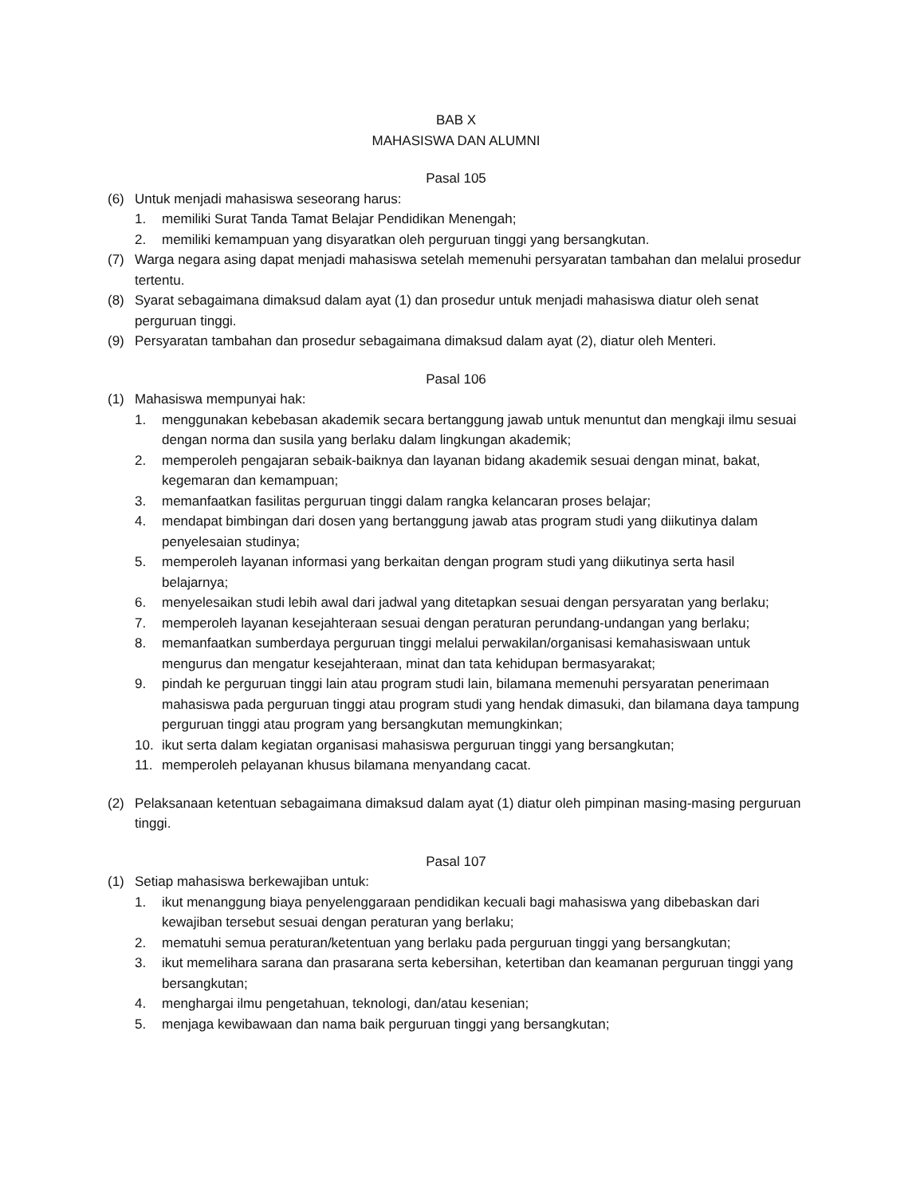BAB X
MAHASISWA DAN ALUMNI
Pasal 105
(6) Untuk menjadi mahasiswa seseorang harus:
1. memiliki Surat Tanda Tamat Belajar Pendidikan Menengah;
2. memiliki kemampuan yang disyaratkan oleh perguruan tinggi yang bersangkutan.
(7) Warga negara asing dapat menjadi mahasiswa setelah memenuhi persyaratan tambahan dan melalui prosedur tertentu.
(8) Syarat sebagaimana dimaksud dalam ayat (1) dan prosedur untuk menjadi mahasiswa diatur oleh senat perguruan tinggi.
(9) Persyaratan tambahan dan prosedur sebagaimana dimaksud dalam ayat (2), diatur oleh Menteri.
Pasal 106
(1) Mahasiswa mempunyai hak:
1. menggunakan kebebasan akademik secara bertanggung jawab untuk menuntut dan mengkaji ilmu sesuai dengan norma dan susila yang berlaku dalam lingkungan akademik;
2. memperoleh pengajaran sebaik-baiknya dan layanan bidang akademik sesuai dengan minat, bakat, kegemaran dan kemampuan;
3. memanfaatkan fasilitas perguruan tinggi dalam rangka kelancaran proses belajar;
4. mendapat bimbingan dari dosen yang bertanggung jawab atas program studi yang diikutinya dalam penyelesaian studinya;
5. memperoleh layanan informasi yang berkaitan dengan program studi yang diikutinya serta hasil belajarnya;
6. menyelesaikan studi lebih awal dari jadwal yang ditetapkan sesuai dengan persyaratan yang berlaku;
7. memperoleh layanan kesejahteraan sesuai dengan peraturan perundang-undangan yang berlaku;
8. memanfaatkan sumberdaya perguruan tinggi melalui perwakilan/organisasi kemahasiswaan untuk mengurus dan mengatur kesejahteraan, minat dan tata kehidupan bermasyarakat;
9. pindah ke perguruan tinggi lain atau program studi lain, bilamana memenuhi persyaratan penerimaan mahasiswa pada perguruan tinggi atau program studi yang hendak dimasuki, dan bilamana daya tampung perguruan tinggi atau program yang bersangkutan memungkinkan;
10. ikut serta dalam kegiatan organisasi mahasiswa perguruan tinggi yang bersangkutan;
11. memperoleh pelayanan khusus bilamana menyandang cacat.
(2) Pelaksanaan ketentuan sebagaimana dimaksud dalam ayat (1) diatur oleh pimpinan masing-masing perguruan tinggi.
Pasal 107
(1) Setiap mahasiswa berkewajiban untuk:
1. ikut menanggung biaya penyelenggaraan pendidikan kecuali bagi mahasiswa yang dibebaskan dari kewajiban tersebut sesuai dengan peraturan yang berlaku;
2. mematuhi semua peraturan/ketentuan yang berlaku pada perguruan tinggi yang bersangkutan;
3. ikut memelihara sarana dan prasarana serta kebersihan, ketertiban dan keamanan perguruan tinggi yang bersangkutan;
4. menghargai ilmu pengetahuan, teknologi, dan/atau kesenian;
5. menjaga kewibawaan dan nama baik perguruan tinggi yang bersangkutan;